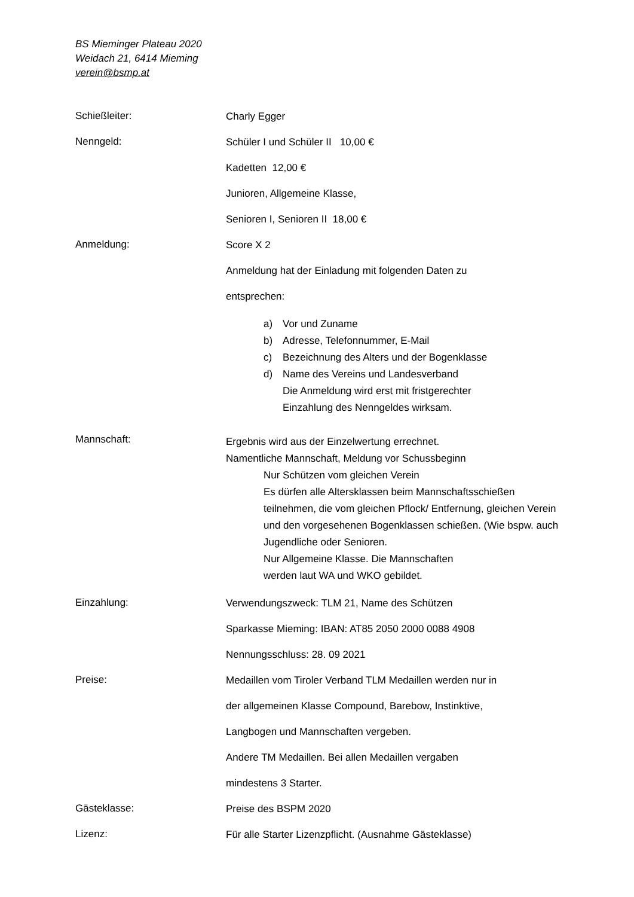BS Mieminger Plateau 2020
Weidach 21, 6414 Mieming
verein@bsmp.at
Schießleiter:
Charly Egger
Nenngeld:
Schüler I und Schüler II 10,00 €
Kadetten 12,00 €
Junioren, Allgemeine Klasse,
Senioren I, Senioren II 18,00 €
Anmeldung:
Score X 2
Anmeldung hat der Einladung mit folgenden Daten zu
entsprechen:
a) Vor und Zuname
b) Adresse, Telefonnummer, E-Mail
c) Bezeichnung des Alters und der Bogenklasse
d) Name des Vereins und Landesverband
Die Anmeldung wird erst mit fristgerechter
Einzahlung des Nenngeldes wirksam.
Mannschaft:
Ergebnis wird aus der Einzelwertung errechnet.
Namentliche Mannschaft, Meldung vor Schussbeginn
Nur Schützen vom gleichen Verein
Es dürfen alle Altersklassen beim Mannschaftsschießen teilnehmen, die vom gleichen Pflock/ Entfernung, gleichen Verein und den vorgesehenen Bogenklassen schießen. (Wie bspw. auch Jugendliche oder Senioren.
Nur Allgemeine Klasse. Die Mannschaften
werden laut WA und WKO gebildet.
Einzahlung:
Verwendungszweck: TLM 21, Name des Schützen
Sparkasse Mieming: IBAN: AT85 2050 2000 0088 4908
Nennungsschluss: 28. 09 2021
Preise:
Medaillen vom Tiroler Verband TLM Medaillen werden nur in
der allgemeinen Klasse Compound, Barebow, Instinktive,
Langbogen und Mannschaften vergeben.
Andere TM Medaillen. Bei allen Medaillen vergaben
mindestens 3 Starter.
Gästeklasse:
Preise des BSPM 2020
Lizenz:
Für alle Starter Lizenzpflicht. (Ausnahme Gästeklasse)